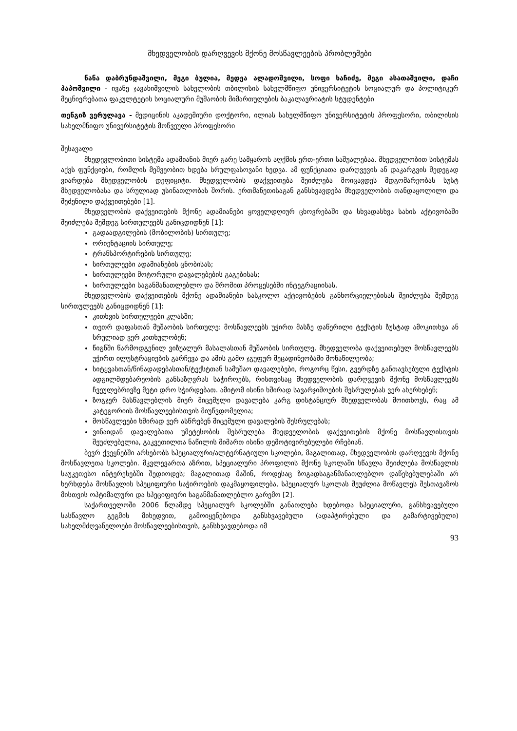მხედველობის დარღვევის მქონე მოსწავლეების პრობლემები
ნანა დაბრუნდაშვილი, მეგი ბულია, მედეა ალადოშვილი, სოფი ხაჩიძე, მეგი ასათაშვილი, დაჩი პაპოშვილი - ივანე ჯავახიშვილის სახელობის თბილისის სახელმწიფო უნივერსიტეტის სოციალურ და პოლიტიკურ მეცნიერებათა ფაკულტეტის სოციალური მუშაობის მიმართულების ბაკალავრიატის სტუდენტები
თენგიზ ვერულავა - მედიცინის აკადემიური დოქტორი, ილიას სახელმწიფო უნივერსიტეტის პროფესორი, თბილისის სახელმწიფო უნივერსიტეტის მოწვეული პროფესორი
შესავალი
მხედევლობითი სისტემა ადამიანის მიერ გარე სამყაროს აღქმის ერთ-ერთი საშუალებაა. მხედველობით სისტემას აქვს ფუნქციები, რომლის მეშვეობით ხდება სრულფასოვანი ხედვა. ამ ფუნქციათა დარღვევის ან დაკარგვის შედეგად ვიარდება მხედველობის დეფიციტი. მხედველობის დაქვეითება შეიძლება მოიცავდეს მდგომარეობას სუსტ მხედველობასა და სრულიად უსინათლობას შორის. ერთმანეთისაგან განსხვავდება მხედველობის თანდაყოლილი და შეძენილი დაქვეითებები [1].
მხედველობის დაქვეითების მქონე ადამიანები ყოველდღიურ ცხოვრებაში და სხვადასხვა სახის აქტივობაში შეიძლება შემდეგ სირთულეებს განიცდიდნენ [1]:
გადაადგილების (მობილობის) სირთულე;
ორიენტაციის სირთულე;
ტრანსპორტირების სირთულე;
სირთულეები ადამიანების ცნობისას;
სირთულეები მოტორული დავალებების გაგებისას;
სირთულეები საგანმანათლებლო და შრომით პროცესებში ინტეგრაციისას.
მხედველობის დაქვეითების მქონე ადამიანები სასკოლო აქტივობების განხორციელებისას შეიძლება შემდეგ სირთულეებს განიცდიდნენ [1]:
კითხვის სირთულეები კლასში;
თეთრ დაფასთან მუშაობის სირთულე: მოსწავლეებს უჭირთ მასზე დაწერილი ტექსტის ზუსტად ამოკითხვა ან სრულიად ვერ კითხულობენ;
წიგნში წარმოდგენილ ვიზუალურ მასალასთან მუშაობის სირთულე. მხედველობა დაქვეითებულ მოსწავლეებს უჭირთ ილუსტრაციების გარჩევა და ამის გამო ჯგუფურ მეცადინეობაში მონაწილეობა;
სიტყვასთან/წინადადებასთან/ტექსტთან სამუშაო დავალებები, როგორც წესი, გვერდზე განთავსებული ტექსტის ადგილმდებარეობის განსაზღვრას საჭიროებს, რისთვისაც მხედველობის დარღვევის მქონე მოსწავლეებს ჩვეულებრივზე მეტი დრო სჭირდებათ. ამიტომ ისინი ხშირად სავარჯიშოების შესრულებას ვერ ახერხებენ;
ზოგჯერ მასწავლებლის მიერ მიცემული დავალება კარგ დისტანციურ მხედველობას მოითხოვს, რაც ამ კატეგორიის მოსწავლეებისთვის მიუწვდომელია;
მოსწავლეები ხშირად ვერ ასწრებენ მიცემული დავალების შესრულებას;
ვინაიდან დავალებათა უმეტესობის შესრულება მხედველობის დაქვეითების მქონე მოსწავლისთვის შეუძლებელია, გაკვეთილთა ნაწილის მიმართ ისინი დემოტივირებულები რჩებიან.
ბევრ ქვეყნებში არსებობს სპეციალური/ალტერნატიული სკოლები, მაგალითად, მხედველობის დარღვევის მქონე მოსწავლეთა სკოლები. მკვლევართა აზრით, სპეციალური პროფილის მქონე სკოლაში სწავლა შეიძლება მოსწავლის საუკეთესო ინტერესებში შედიოდეს; მაგალითად მაშინ, როდესაც ზოგადსაგანმანათლებლო დაწესებულებაში არ ხერხდება მოსწავლის სპეციფიური საჭიროების დაკმაყოფილება, სპეციალურ სკოლას შეუძლია მოწავლეს შესთავაზოს მისთვის ოპტიმალური და სპეციფიური საგანმანათლებლო გარემო [2].
საქართველოში 2006 წლამდე სპეციალურ სკოლებში განათლება ხდებოდა სპეციალური, განსხვავებული სასწავლო გეგმის მიხედვით, გამოიყენებოდა განსხვავებული (ადაპტირებული და გამარტივებული) სახელმძღვანელოები მოსწავლეებისთვის, განსხვავდებოდა იმ
93